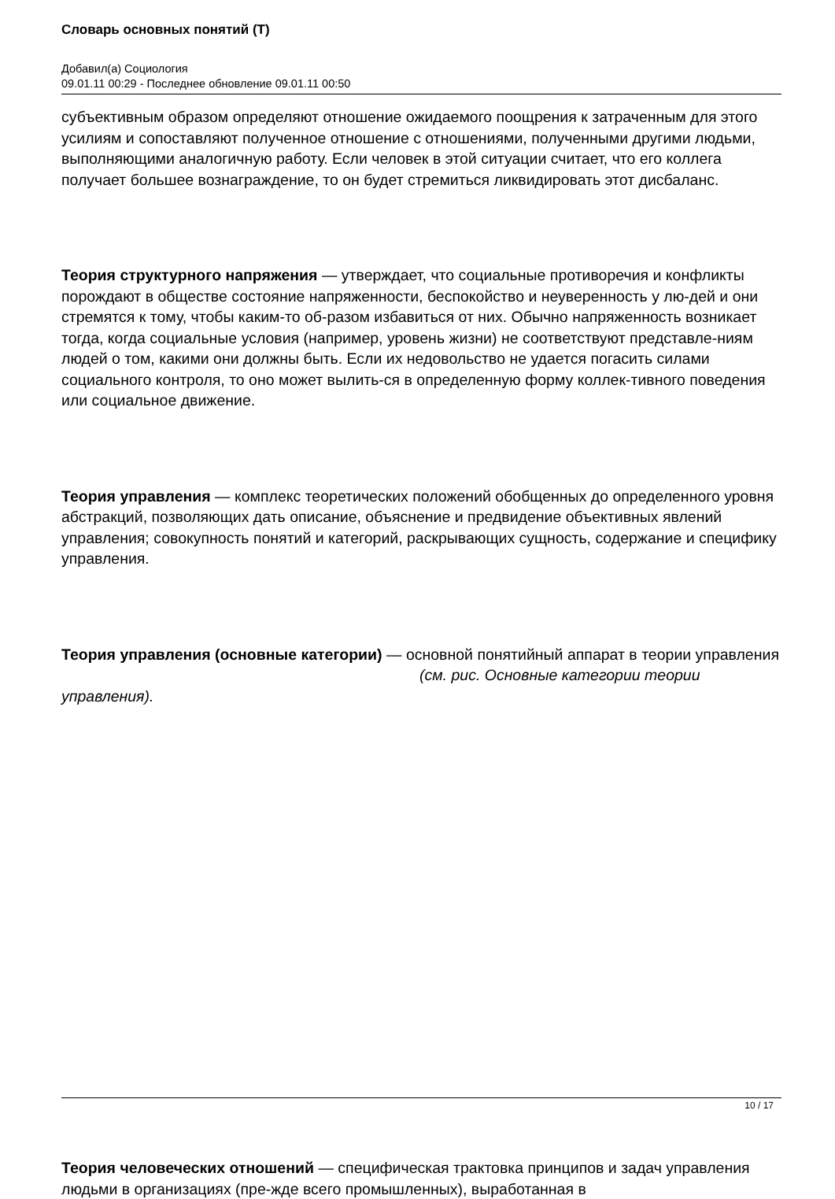Словарь основных понятий (Т)
Добавил(а) Социология
09.01.11 00:29 - Последнее обновление 09.01.11 00:50
субъективным образом определяют отношение ожидаемого поощрения к затраченным для этого усилиям и сопоставляют полученное отношение с отношениями, полученными другими людьми, выполняющими аналогичную работу. Если человек в этой ситуации считает, что его коллега получает большее вознаграждение, то он будет стремиться ликвидировать этот дисбаланс.
Теория структурного напряжения — утверждает, что социальные противоречия и конфликты порождают в обществе состояние напряженности, беспокойство и неуверенность у лю-дей и они стремятся к тому, чтобы каким-то об-разом избавиться от них. Обычно напряженность возникает тогда, когда социальные условия (например, уровень жизни) не соответствуют представле-ниям людей о том, какими они должны быть. Если их недовольство не удается погасить силами социального контроля, то оно может вылить-ся в определенную форму коллек-тивного поведения или социальное движение.
Теория управления — комплекс теоретических положений обобщенных до определенного уровня абстракций, позволяющих дать описание, объяснение и предвидение объективных явлений управления; совокупность понятий и категорий, раскрывающих сущность, содержание и специфику управления.
Теория управления (основные категории) — основной понятийный аппарат в теории управления (см. рис. Основные категории теории управления).
Теория человеческих отношений — специфическая трактовка принципов и задач управления людьми в организациях (пре-жде всего промышленных), выработанная в
10 / 17